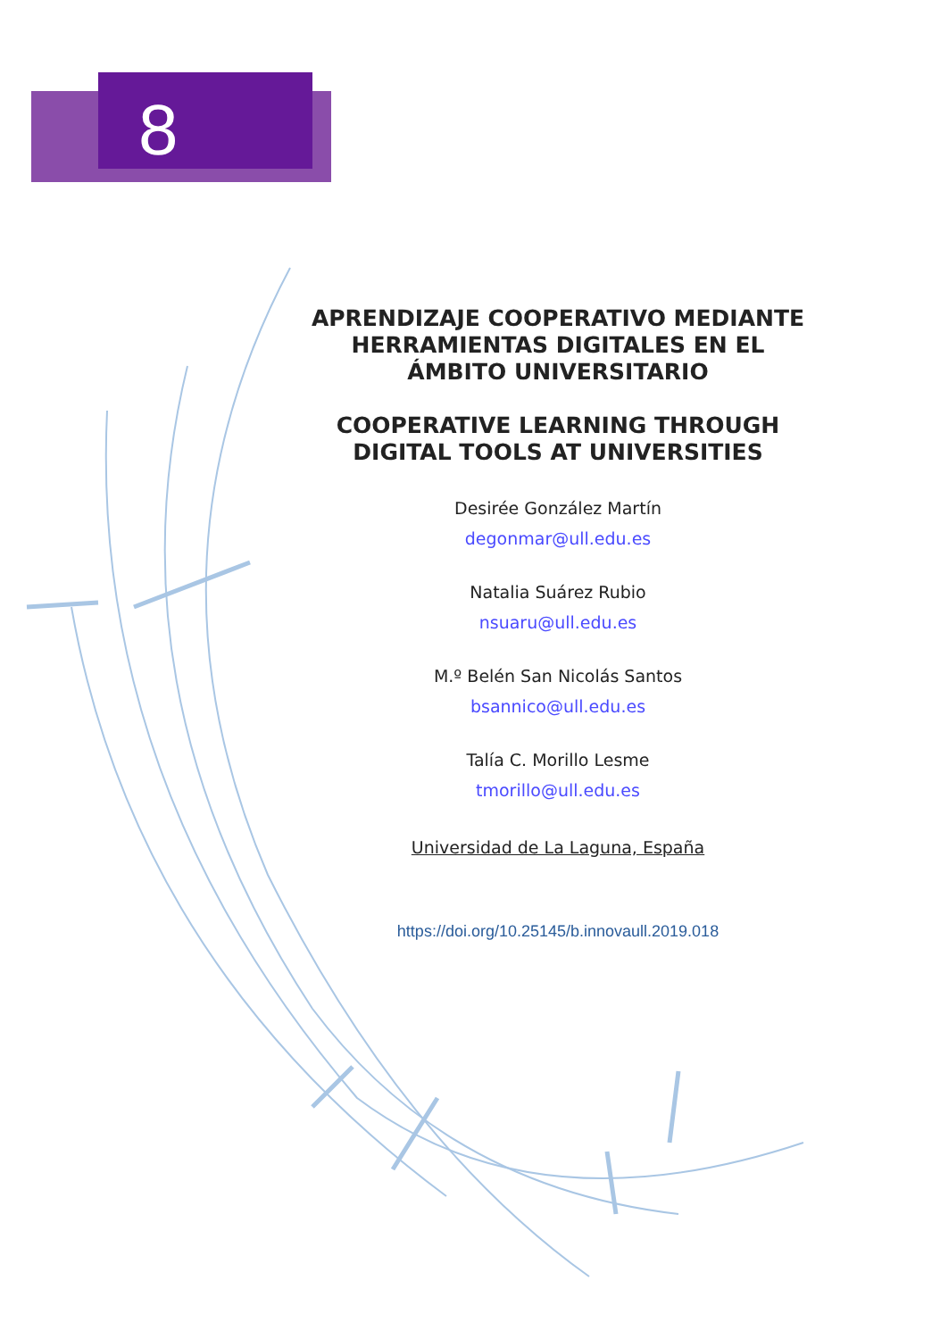8
APRENDIZAJE COOPERATIVO MEDIANTE HERRAMIENTAS DIGITALES EN EL ÁMBITO UNIVERSITARIO
COOPERATIVE LEARNING THROUGH DIGITAL TOOLS AT UNIVERSITIES
Desirée González Martín
degonmar@ull.edu.es
Natalia Suárez Rubio
nsuaru@ull.edu.es
M.º Belén San Nicolás Santos
bsannico@ull.edu.es
Talía C. Morillo Lesme
tmorillo@ull.edu.es
Universidad de La Laguna, España
https://doi.org/10.25145/b.innovaull.2019.018